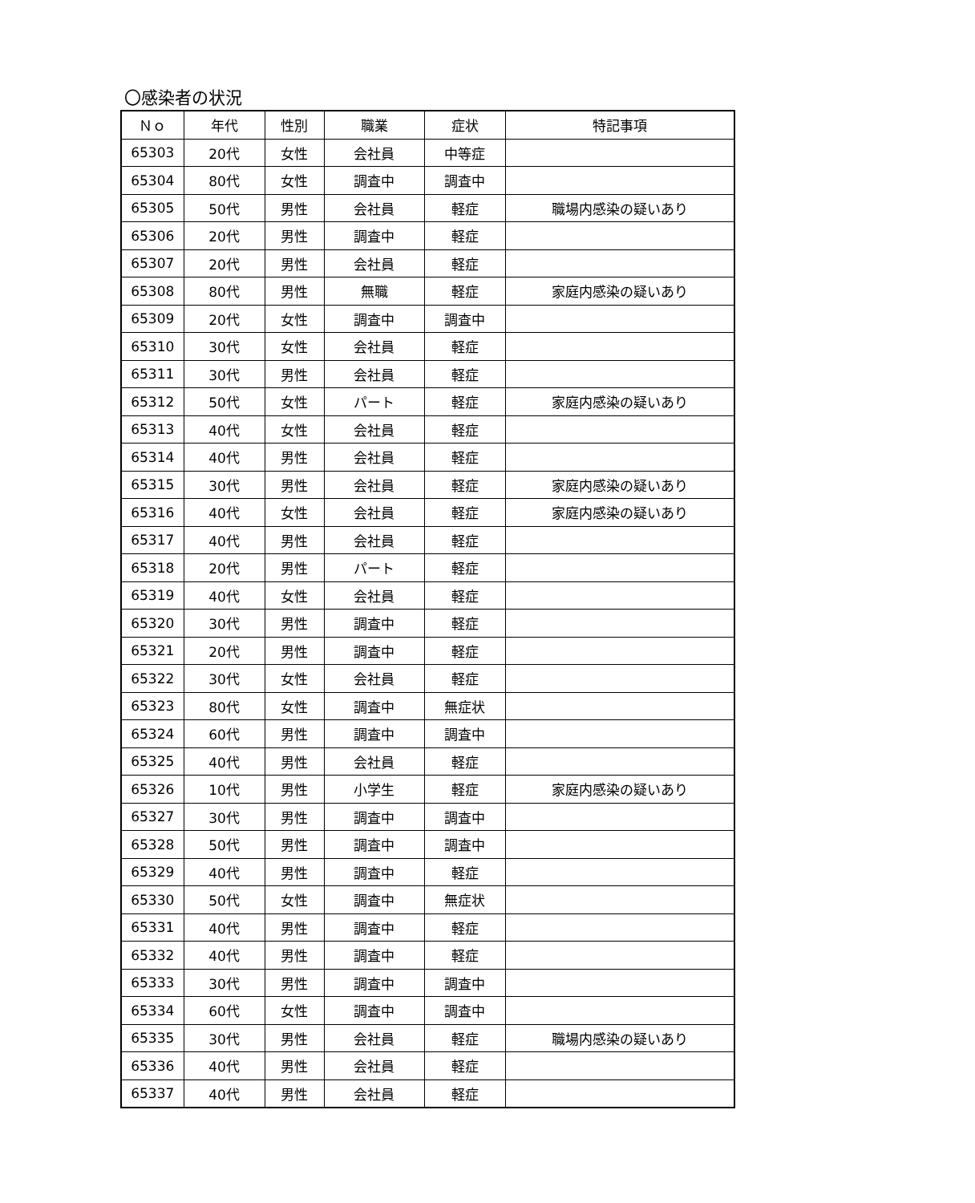〇感染者の状況
| Ｎｏ | 年代 | 性別 | 職業 | 症状 | 特記事項 |
| --- | --- | --- | --- | --- | --- |
| 65303 | 20代 | 女性 | 会社員 | 中等症 | |
| 65304 | 80代 | 女性 | 調査中 | 調査中 | |
| 65305 | 50代 | 男性 | 会社員 | 軽症 | 職場内感染の疑いあり |
| 65306 | 20代 | 男性 | 調査中 | 軽症 | |
| 65307 | 20代 | 男性 | 会社員 | 軽症 | |
| 65308 | 80代 | 男性 | 無職 | 軽症 | 家庭内感染の疑いあり |
| 65309 | 20代 | 女性 | 調査中 | 調査中 | |
| 65310 | 30代 | 女性 | 会社員 | 軽症 | |
| 65311 | 30代 | 男性 | 会社員 | 軽症 | |
| 65312 | 50代 | 女性 | パート | 軽症 | 家庭内感染の疑いあり |
| 65313 | 40代 | 女性 | 会社員 | 軽症 | |
| 65314 | 40代 | 男性 | 会社員 | 軽症 | |
| 65315 | 30代 | 男性 | 会社員 | 軽症 | 家庭内感染の疑いあり |
| 65316 | 40代 | 女性 | 会社員 | 軽症 | 家庭内感染の疑いあり |
| 65317 | 40代 | 男性 | 会社員 | 軽症 | |
| 65318 | 20代 | 男性 | パート | 軽症 | |
| 65319 | 40代 | 女性 | 会社員 | 軽症 | |
| 65320 | 30代 | 男性 | 調査中 | 軽症 | |
| 65321 | 20代 | 男性 | 調査中 | 軽症 | |
| 65322 | 30代 | 女性 | 会社員 | 軽症 | |
| 65323 | 80代 | 女性 | 調査中 | 無症状 | |
| 65324 | 60代 | 男性 | 調査中 | 調査中 | |
| 65325 | 40代 | 男性 | 会社員 | 軽症 | |
| 65326 | 10代 | 男性 | 小学生 | 軽症 | 家庭内感染の疑いあり |
| 65327 | 30代 | 男性 | 調査中 | 調査中 | |
| 65328 | 50代 | 男性 | 調査中 | 調査中 | |
| 65329 | 40代 | 男性 | 調査中 | 軽症 | |
| 65330 | 50代 | 女性 | 調査中 | 無症状 | |
| 65331 | 40代 | 男性 | 調査中 | 軽症 | |
| 65332 | 40代 | 男性 | 調査中 | 軽症 | |
| 65333 | 30代 | 男性 | 調査中 | 調査中 | |
| 65334 | 60代 | 女性 | 調査中 | 調査中 | |
| 65335 | 30代 | 男性 | 会社員 | 軽症 | 職場内感染の疑いあり |
| 65336 | 40代 | 男性 | 会社員 | 軽症 | |
| 65337 | 40代 | 男性 | 会社員 | 軽症 | |